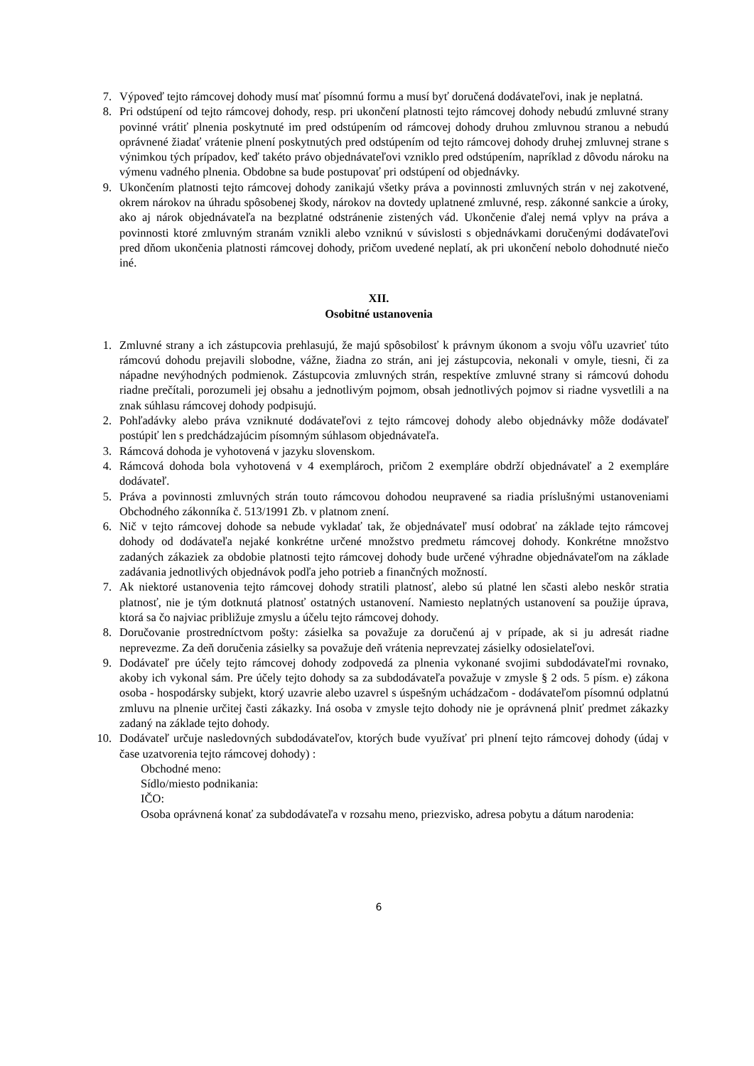7. Výpoveď tejto rámcovej dohody musí mať písomnú formu a musí byť doručená dodávateľovi, inak je neplatná.
8. Pri odstúpení od tejto rámcovej dohody, resp. pri ukončení platnosti tejto rámcovej dohody nebudú zmluvné strany povinné vrátiť plnenia poskytnuté im pred odstúpením od rámcovej dohody druhou zmluvnou stranou a nebudú oprávnené žiadať vrátenie plnení poskytnutých pred odstúpením od tejto rámcovej dohody druhej zmluvnej strane s výnimkou tých prípadov, keď takéto právo objednávateľovi vzniklo pred odstúpením, napríklad z dôvodu nároku na výmenu vadného plnenia. Obdobne sa bude postupovať pri odstúpení od objednávky.
9. Ukončením platnosti tejto rámcovej dohody zanikajú všetky práva a povinnosti zmluvných strán v nej zakotvené, okrem nárokov na úhradu spôsobenej škody, nárokov na dovtedy uplatnené zmluvné, resp. zákonné sankcie a úroky, ako aj nárok objednávateľa na bezplatné odstránenie zistených vád. Ukončenie ďalej nemá vplyv na práva a povinnosti ktoré zmluvným stranám vznikli alebo vzniknú v súvislosti s objednávkami doručenými dodávateľovi pred dňom ukončenia platnosti rámcovej dohody, pričom uvedené neplatí, ak pri ukončení nebolo dohodnuté niečo iné.
XII.
Osobitné ustanovenia
1. Zmluvné strany a ich zástupcovia prehlasujú, že majú spôsobilosť k právnym úkonom a svoju vôľu uzavrieť túto rámcovú dohodu prejavili slobodne, vážne, žiadna zo strán, ani jej zástupcovia, nekonali v omyle, tiesni, či za nápadne nevýhodných podmienok. Zástupcovia zmluvných strán, respektíve zmluvné strany si rámcovú dohodu riadne prečítali, porozumeli jej obsahu a jednotlivým pojmom, obsah jednotlivých pojmov si riadne vysvetlili a na znak súhlasu rámcovej dohody podpisujú.
2. Pohľadávky alebo práva vzniknuté dodávateľovi z tejto rámcovej dohody alebo objednávky môže dodávateľ postúpiť len s predchádzajúcim písomným súhlasom objednávateľa.
3. Rámcová dohoda je vyhotovená v jazyku slovenskom.
4. Rámcová dohoda bola vyhotovená v 4 exemplároch, pričom 2 exempláre obdrží objednávateľ a 2 exempláre dodávateľ.
5. Práva a povinnosti zmluvných strán touto rámcovou dohodou neupravené sa riadia príslušnými ustanoveniami Obchodného zákonníka č. 513/1991 Zb. v platnom znení.
6. Nič v tejto rámcovej dohode sa nebude vykladať tak, že objednávateľ musí odobrať na základe tejto rámcovej dohody od dodávateľa nejaké konkrétne určené množstvo predmetu rámcovej dohody. Konkrétne množstvo zadaných zákaziek za obdobie platnosti tejto rámcovej dohody bude určené výhradne objednávateľom na základe zadávania jednotlivých objednávok podľa jeho potrieb a finančných možností.
7. Ak niektoré ustanovenia tejto rámcovej dohody stratili platnosť, alebo sú platné len sčasti alebo neskôr stratia platnosť, nie je tým dotknutá platnosť ostatných ustanovení. Namiesto neplatných ustanovení sa použije úprava, ktorá sa čo najviac približuje zmyslu a účelu tejto rámcovej dohody.
8. Doručovanie prostredníctvom pošty: zásielka sa považuje za doručenú aj v prípade, ak si ju adresát riadne neprevezme. Za deň doručenia zásielky sa považuje deň vrátenia neprevzatej zásielky odosielateľovi.
9. Dodávateľ pre účely tejto rámcovej dohody zodpovedá za plnenia vykonané svojimi subdodávateľmi rovnako, akoby ich vykonal sám. Pre účely tejto dohody sa za subdodávateľa považuje v zmysle § 2 ods. 5 písm. e) zákona osoba - hospodársky subjekt, ktorý uzavrie alebo uzavrel s úspešným uchádzačom - dodávateľom písomnú odplatnú zmluvu na plnenie určitej časti zákazky. Iná osoba v zmysle tejto dohody nie je oprávnená plniť predmet zákazky zadaný na základe tejto dohody.
10. Dodávateľ určuje nasledovných subdodávateľov, ktorých bude využívať pri plnení tejto rámcovej dohody (údaj v čase uzatvorenia tejto rámcovej dohody) :
Obchodné meno:
Sídlo/miesto podnikania:
IČO:
Osoba oprávnená konať za subdodávateľa v rozsahu meno, priezvisko, adresa pobytu a dátum narodenia:
6